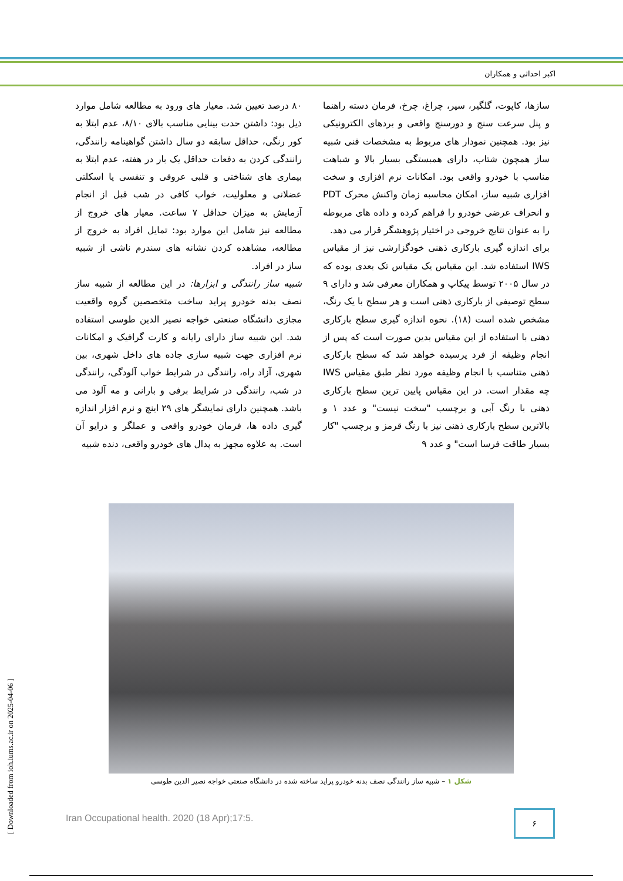اکبر احداثی و همکاران
۸۰ درصد تعیین شد. معیار های ورود به مطالعه شامل موارد ذیل بود: داشتن حدت بینایی مناسب بالای ۸/۱۰، عدم ابتلا به کور رنگی، حداقل سابقه دو سال داشتن گواهینامه رانندگی، رانندگی کردن به دفعات حداقل یک بار در هفته، عدم ابتلا به بیماری های شناختی و قلبی عروقی و تنفسی یا اسکلتی عضلانی و معلولیت، خواب کافی در شب قبل از انجام آزمایش به میزان حداقل ۷ ساعت. معیار های خروج از مطالعه نیز شامل این موارد بود: تمایل افراد به خروج از مطالعه، مشاهده کردن نشانه های سندرم ناشی از شبیه ساز در افراد.
شبیه ساز رانندگی و ابزارها: در این مطالعه از شبیه ساز نصف بدنه خودرو پراید ساخت متخصصین گروه واقعیت مجازی دانشگاه صنعتی خواجه نصیر الدین طوسی استفاده شد. این شبیه ساز دارای رایانه و کارت گرافیک و امکانات نرم افزاری جهت شبیه سازی جاده های داخل شهری، بین شهری، آزاد راه، رانندگی در شرایط خواب آلودگی، رانندگی در شب، رانندگی در شرایط برفی و بارانی و مه آلود می باشد. همچنین دارای نمایشگر های ۲۹ اینچ و نرم افزار اندازه گیری داده ها، فرمان خودرو واقعی و عملگر و درایو آن است. به علاوه مجهز به پدال های خودرو واقعی، دنده شبیه
سازها، کاپوت، گلگیر، سپر، چراغ، چرخ، فرمان دسته راهنما و پنل سرعت سنج و دورسنج واقعی و بردهای الکترونیکی نیز بود. همچنین نمودار های مربوط به مشخصات فنی شبیه ساز همچون شتاب، دارای همبستگی بسیار بالا و شباهت مناسب با خودرو واقعی بود. امکانات نرم افزاری و سخت افزاری شبیه ساز، امکان محاسبه زمان واکنش محرک PDT و انحراف عرضی خودرو را فراهم کرده و داده های مربوطه را به عنوان نتایج خروجی در اختیار پژوهشگر قرار می دهد.
برای اندازه گیری بارکاری ذهنی خودگزارشی نیز از مقیاس IWS استفاده شد. این مقیاس یک مقیاس تک بعدی بوده که در سال ۲۰۰۵ توسط پیکاپ و همکاران معرفی شد و دارای ۹ سطح توصیفی از بارکاری ذهنی است و هر سطح با یک رنگ، مشخص شده است (۱۸). نحوه اندازه گیری سطح بارکاری ذهنی با استفاده از این مقیاس بدین صورت است که پس از انجام وظیفه از فرد پرسیده خواهد شد که سطح بارکاری ذهنی متناسب با انجام وظیفه مورد نظر طبق مقیاس IWS چه مقدار است. در این مقیاس پایین ترین سطح بارکاری ذهنی با رنگ آبی و برچسب "سخت نیست" و عدد ۱ و بالاترین سطح بارکاری ذهنی نیز با رنگ قرمز و برچسب "کار بسیار طاقت فرسا است" و عدد ۹
شکل ۱ – شبیه ساز رانندگی نصف بدنه خودرو پراید ساخته شده در دانشگاه صنعتی خواجه نصیر الدین طوسی
Iran Occupational health. 2020 (18 Apr);17:5.
۶
[ Downloaded from ioh.iums.ac.ir on 2025-04-06 ]